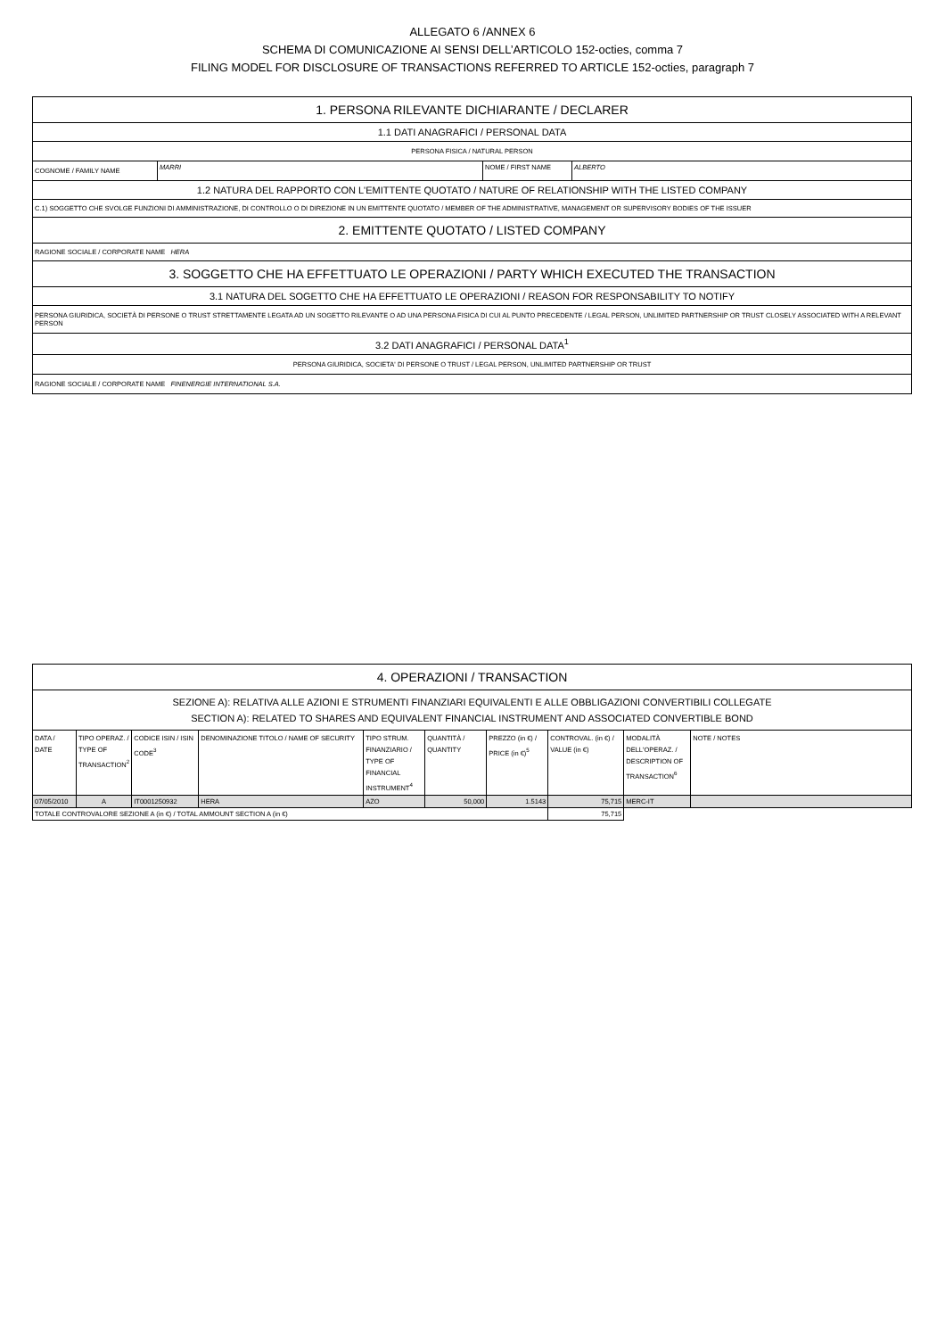ALLEGATO 6 /ANNEX 6
SCHEMA DI COMUNICAZIONE AI SENSI DELL’ARTICOLO 152-octies, comma 7
FILING MODEL FOR DISCLOSURE OF TRANSACTIONS REFERRED TO ARTICLE 152-octies, paragraph 7
| 1. PERSONA RILEVANTE DICHIARANTE / DECLARER | | | |
| 1.1 DATI ANAGRAFICI / PERSONAL DATA | | | |
| PERSONA FISICA / NATURAL PERSON | | | |
| COGNOME / FAMILY NAME | MARRI | NOME / FIRST NAME | ALBERTO |
| 1.2 NATURA DEL RAPPORTO CON L'EMITTENTE QUOTATO / NATURE OF RELATIONSHIP WITH THE LISTED COMPANY | | | |
| C.1) SOGGETTO CHE SVOLGE FUNZIONI DI AMMINISTRAZIONE, DI CONTROLLO O DI DIREZIONE IN UN EMITTENTE QUOTATO / MEMBER OF THE ADMINISTRATIVE, MANAGEMENT OR SUPERVISORY BODIES OF THE ISSUER | | | |
| 2. EMITTENTE QUOTATO / LISTED COMPANY | | | |
| RAGIONE SOCIALE / CORPORATE NAME HERA | | | |
| 3. SOGGETTO CHE HA EFFETTUATO LE OPERAZIONI / PARTY WHICH EXECUTED THE TRANSACTION | | | |
| 3.1 NATURA DEL SOGETTO CHE HA EFFETTUATO LE OPERAZIONI / REASON FOR RESPONSABILITY TO NOTIFY | | | |
| PERSONA GIURIDICA, SOCIETÀ DI PERSONE O TRUST STRETTAMENTE LEGATA AD UN SOGETTO RILEVANTE O AD UNA PERSONA FISICA DI CUI AL PUNTO PRECEDENTE / LEGAL PERSON, UNLIMITED PARTNERSHIP OR TRUST CLOSELY ASSOCIATED WITH A RELEVANT PERSON | | | |
| 3.2 DATI ANAGRAFICI / PERSONAL DATA<sup>1</sup> | | | |
| PERSONA GIURIDICA, SOCIETA' DI PERSONE O TRUST / LEGAL PERSON, UNLIMITED PARTNERSHIP OR TRUST | | | |
| RAGIONE SOCIALE / CORPORATE NAME FINENERGIE INTERNATIONAL S.A. | | | |
| 4. OPERAZIONI / TRANSACTION | | | | | | | | | |
| SEZIONE A): RELATIVA ALLE AZIONI E STRUMENTI FINANZIARI EQUIVALENTI E ALLE OBBLIGAZIONI CONVERTIBILI COLLEGATE SECTION A): RELATED TO SHARES AND EQUIVALENT FINANCIAL INSTRUMENT AND ASSOCIATED CONVERTIBLE BOND | | | | | | | | | |
| DATA / DATE | TIPO OPERAZ. / TYPE OF TRANSACTION<sup>2</sup> | CODICE ISIN / ISIN CODE<sup>3</sup> | DENOMINAZIONE TITOLO / NAME OF SECURITY | TIPO STRUM. FINANZIARIO / TYPE OF FINANCIAL INSTRUMENT<sup>4</sup> | QUANTITÀ / QUANTITY | PREZZO (in €) / PRICE (in €)<sup>5</sup> | CONTROVAL. (in €) / VALUE (in €) | MODALITÀ DELL'OPERAZ. / DESCRIPTION OF TRANSACTION<sup>6</sup> | NOTE / NOTES |
| 07/05/2010 | A | IT0001250932 | HERA | AZO | 50,000 | 1.5143 | 75,715 | MERC-IT | |
| TOTALE CONTROVALORE SEZIONE A (in €) / TOTAL AMMOUNT SECTION A (in €) | | | | | | | 75,715 | | |